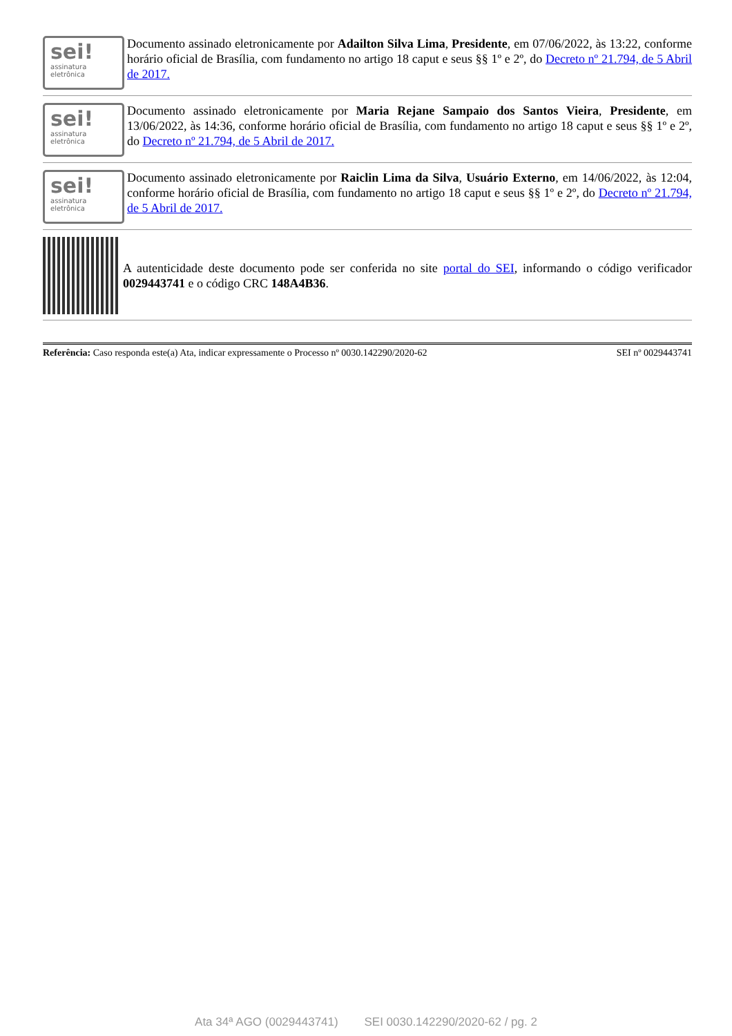sei!
assinatura
eletrônica
Documento assinado eletronicamente por Adailton Silva Lima, Presidente, em 07/06/2022, às 13:22, conforme horário oficial de Brasília, com fundamento no artigo 18 caput e seus §§ 1º e 2º, do Decreto nº 21.794, de 5 Abril de 2017.
sei!
assinatura
eletrônica
Documento assinado eletronicamente por Maria Rejane Sampaio dos Santos Vieira, Presidente, em 13/06/2022, às 14:36, conforme horário oficial de Brasília, com fundamento no artigo 18 caput e seus §§ 1º e 2º, do Decreto nº 21.794, de 5 Abril de 2017.
sei!
assinatura
eletrônica
Documento assinado eletronicamente por Raiclin Lima da Silva, Usuário Externo, em 14/06/2022, às 12:04, conforme horário oficial de Brasília, com fundamento no artigo 18 caput e seus §§ 1º e 2º, do Decreto nº 21.794, de 5 Abril de 2017.
A autenticidade deste documento pode ser conferida no site portal do SEI, informando o código verificador 0029443741 e o código CRC 148A4B36.
Referência: Caso responda este(a) Ata, indicar expressamente o Processo nº 0030.142290/2020-62 SEI nº 0029443741
Ata 34ª AGO (0029443741) SEI 0030.142290/2020-62 / pg. 2